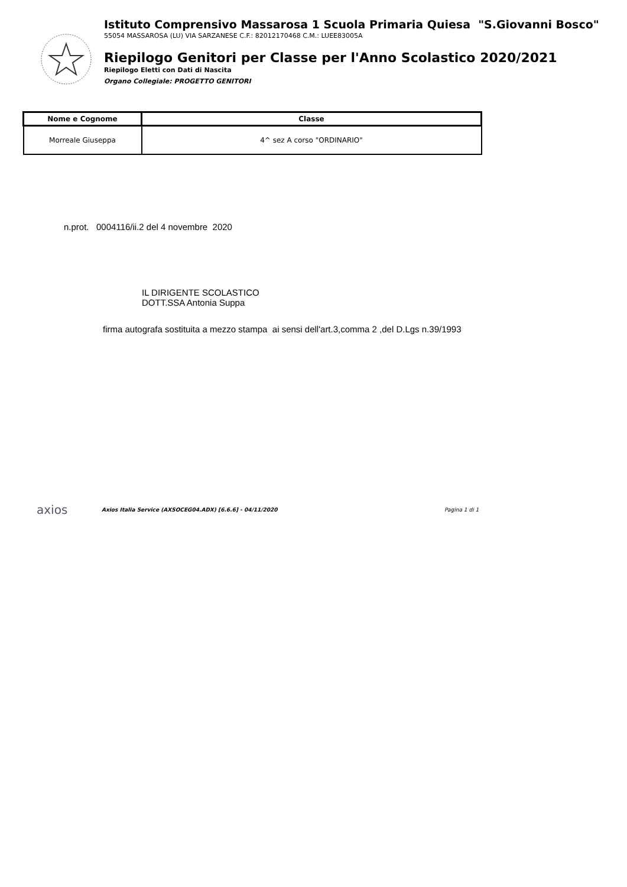Istituto Comprensivo Massarosa 1 Scuola Primaria Quiesa "S.Giovanni Bosco"
55054 MASSAROSA (LU) VIA SARZANESE C.F.: 82012170468 C.M.: LUEE83005A
Riepilogo Genitori per Classe per l'Anno Scolastico 2020/2021
Riepilogo Eletti con Dati di Nascita
Organo Collegiale: PROGETTO GENITORI
| Nome e Cognome | Classe |
| --- | --- |
| Morreale Giuseppa | 4^ sez A corso "ORDINARIO" |
n.prot. 0004116/ii.2 del 4 novembre 2020
IL DIRIGENTE SCOLASTICO
DOTT.SSA Antonia Suppa
firma autografa sostituita a mezzo stampa ai sensi dell'art.3,comma 2 ,del D.Lgs n.39/1993
axios
Axios Italia Service (AXSOCEG04.ADX) [6.6.6] - 04/11/2020 Pagina 1 di 1